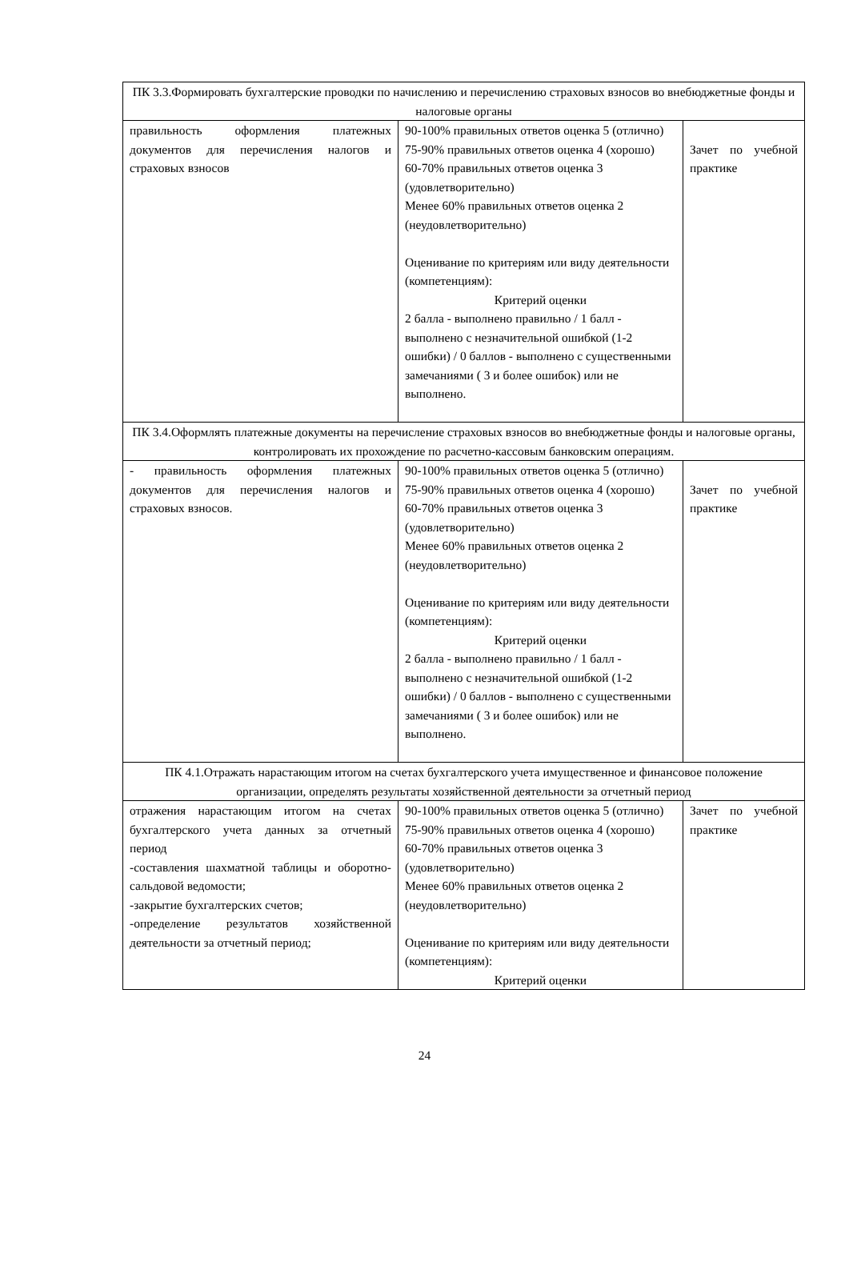| ПК 3.3.Формировать бухгалтерские проводки по начислению и перечислению страховых взносов во внебюджетные фонды и налоговые органы | | |
| правильность оформления платежных документов для перечисления налогов и страховых взносов | 90-100% правильных ответов оценка 5 (отлично) 75-90% правильных ответов оценка 4 (хорошо) 60-70% правильных ответов оценка 3 (удовлетворительно) Менее 60% правильных ответов оценка 2 (неудовлетворительно) Оценивание по критериям или виду деятельности (компетенциям): Критерий оценки 2 балла - выполнено правильно / 1 балл - выполнено с незначительной ошибкой (1-2 ошибки) / 0 баллов - выполнено с существенными замечаниями ( 3 и более ошибок) или не выполнено. | Зачет по учебной практике |
| ПК 3.4.Оформлять платежные документы на перечисление страховых взносов во внебюджетные фонды и налоговые органы, контролировать их прохождение по расчетно-кассовым банковским операциям. | | |
| - правильность оформления платежных документов для перечисления налогов и страховых взносов. | 90-100% правильных ответов оценка 5 (отлично) 75-90% правильных ответов оценка 4 (хорошо) 60-70% правильных ответов оценка 3 (удовлетворительно) Менее 60% правильных ответов оценка 2 (неудовлетворительно) Оценивание по критериям или виду деятельности (компетенциям): Критерий оценки 2 балла - выполнено правильно / 1 балл - выполнено с незначительной ошибкой (1-2 ошибки) / 0 баллов - выполнено с существенными замечаниями ( 3 и более ошибок) или не выполнено. | Зачет по учебной практике |
| ПК 4.1.Отражать нарастающим итогом на счетах бухгалтерского учета имущественное и финансовое положение организации, определять результаты хозяйственной деятельности за отчетный период | | |
| отражения нарастающим итогом на счетах бухгалтерского учета данных за отчетный период -составления шахматной таблицы и оборотно-сальдовой ведомости; -закрытие бухгалтерских счетов; -определение результатов хозяйственной деятельности за отчетный период; | 90-100% правильных ответов оценка 5 (отлично) 75-90% правильных ответов оценка 4 (хорошо) 60-70% правильных ответов оценка 3 (удовлетворительно) Менее 60% правильных ответов оценка 2 (неудовлетворительно) Оценивание по критериям или виду деятельности (компетенциям): Критерий оценки | Зачет по учебной практике |
24